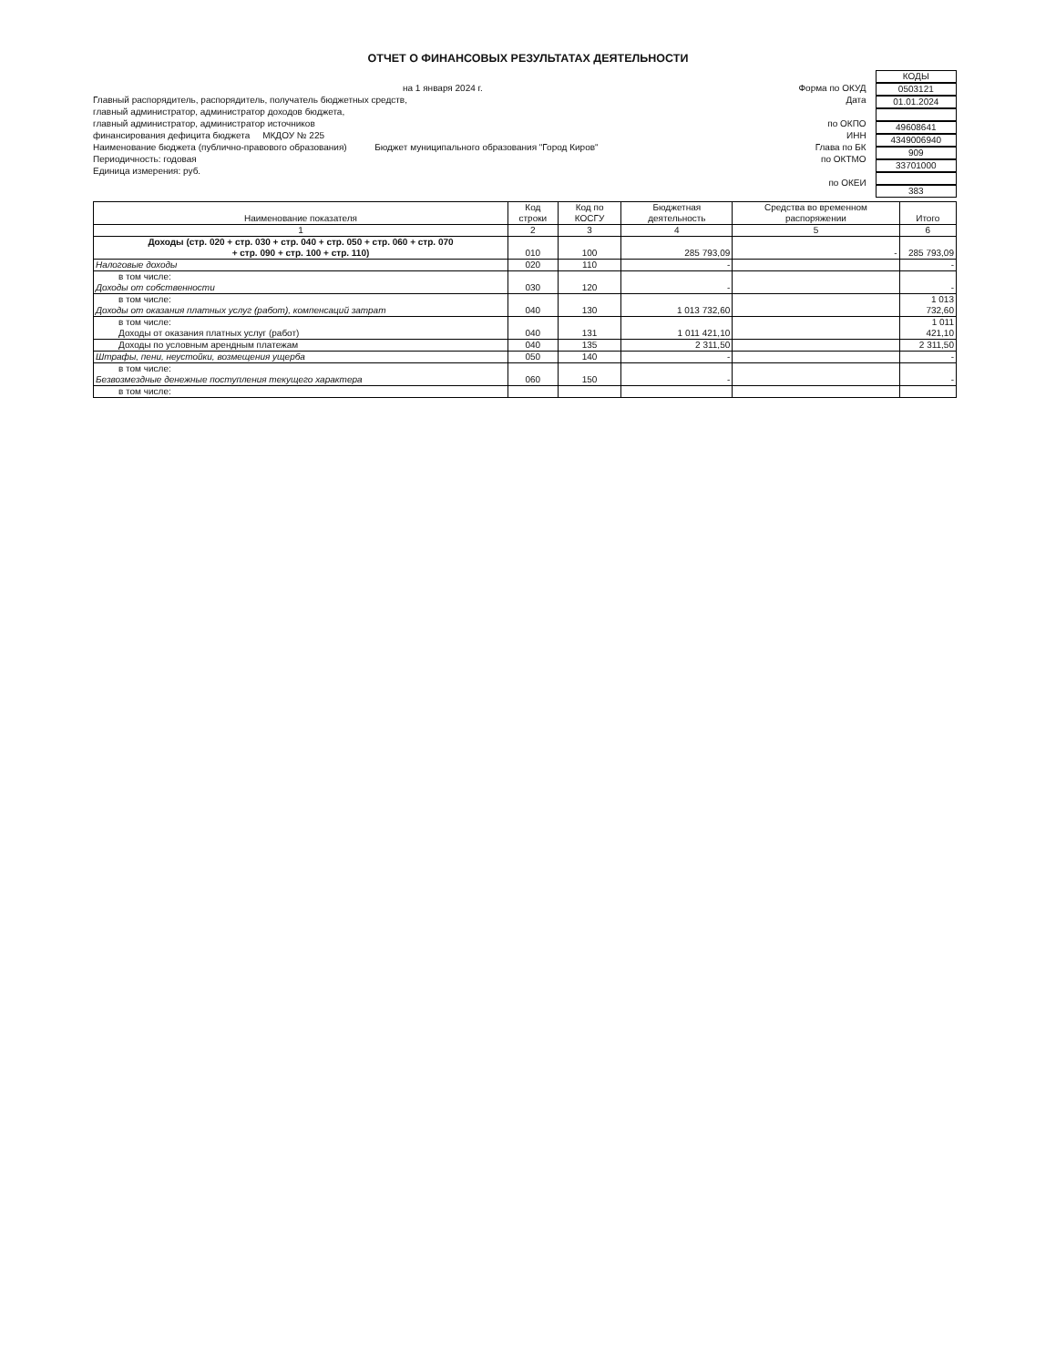ОТЧЕТ О ФИНАНСОВЫХ РЕЗУЛЬТАТАХ ДЕЯТЕЛЬНОСТИ
на 1 января 2024 г.
Главный распорядитель, распорядитель, получатель бюджетных средств,
главный администратор, администратор доходов бюджета,
главный администратор, администратор источников
финансирования дефицита бюджета МКДОУ № 225
Наименование бюджета (публично-правового образования) Бюджет муниципального образования "Город Киров"
Периодичность: годовая
Единица измерения: руб.
Форма по ОКУД
Дата
по ОКПО
ИНН
Глава по БК
по ОКТМО
по ОКЕИ
КОДЫ
0503121
01.01.2024
49608641
4349006940
909
33701000
383
| Наименование показателя | Код строки | Код по КОСГУ | Бюджетная деятельность | Средства во временном распоряжении | Итого |
| 1 | 2 | 3 | 4 | 5 | 6 |
| Доходы (стр. 020 + стр. 030 + стр. 040 + стр. 050 + стр. 060 + стр. 070 + стр. 090 + стр. 100 + стр. 110) | 010 | 100 | 285 793,09 | - | 285 793,09 |
| Налоговые доходы | 020 | 110 | - | | - |
| в том числе: Доходы от собственности | 030 | 120 | - | | - |
| в том числе: Доходы от оказания платных услуг (работ), компенсаций затрат | 040 | 130 | 1 013 732,60 | | 1 013 732,60 |
| в том числе: Доходы от оказания платных услуг (работ) | 040 | 131 | 1 011 421,10 | | 1 011 421,10 |
| Доходы по условным арендным платежам | 040 | 135 | 2 311,50 | | 2 311,50 |
| Штрафы, пени, неустойки, возмещения ущерба | 050 | 140 | - | | - |
| в том числе: Безвозмездные денежные поступления текущего характера | 060 | 150 | - | | - |
| в том числе: | | | | | |